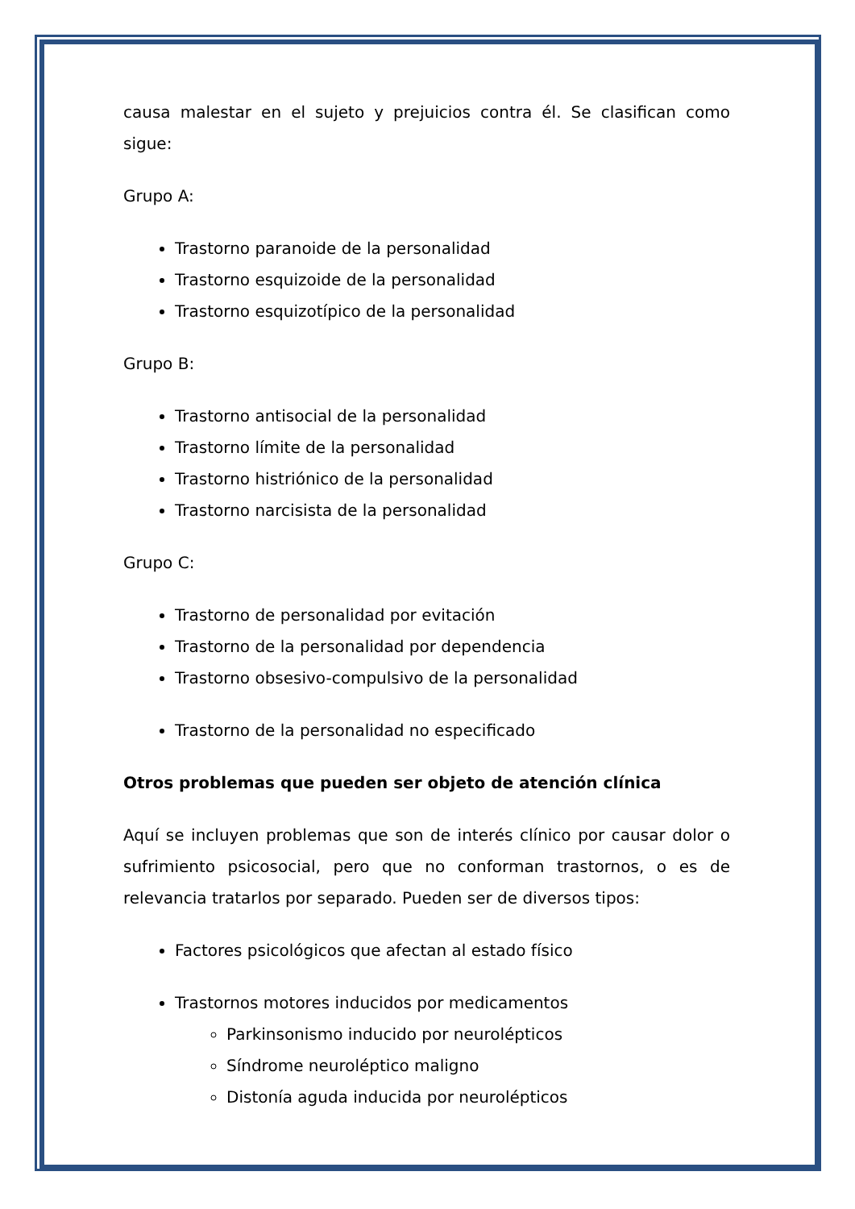causa malestar en el sujeto y prejuicios contra él. Se clasifican como sigue:
Grupo A:
Trastorno paranoide de la personalidad
Trastorno esquizoide de la personalidad
Trastorno esquizotípico de la personalidad
Grupo B:
Trastorno antisocial de la personalidad
Trastorno límite de la personalidad
Trastorno histriónico de la personalidad
Trastorno narcisista de la personalidad
Grupo C:
Trastorno de personalidad por evitación
Trastorno de la personalidad por dependencia
Trastorno obsesivo-compulsivo de la personalidad
Trastorno de la personalidad no especificado
Otros problemas que pueden ser objeto de atención clínica
Aquí se incluyen problemas que son de interés clínico por causar dolor o sufrimiento psicosocial, pero que no conforman trastornos, o es de relevancia tratarlos por separado. Pueden ser de diversos tipos:
Factores psicológicos que afectan al estado físico
Trastornos motores inducidos por medicamentos
Parkinsonismo inducido por neurolépticos
Síndrome neuroléptico maligno
Distonía aguda inducida por neurolépticos